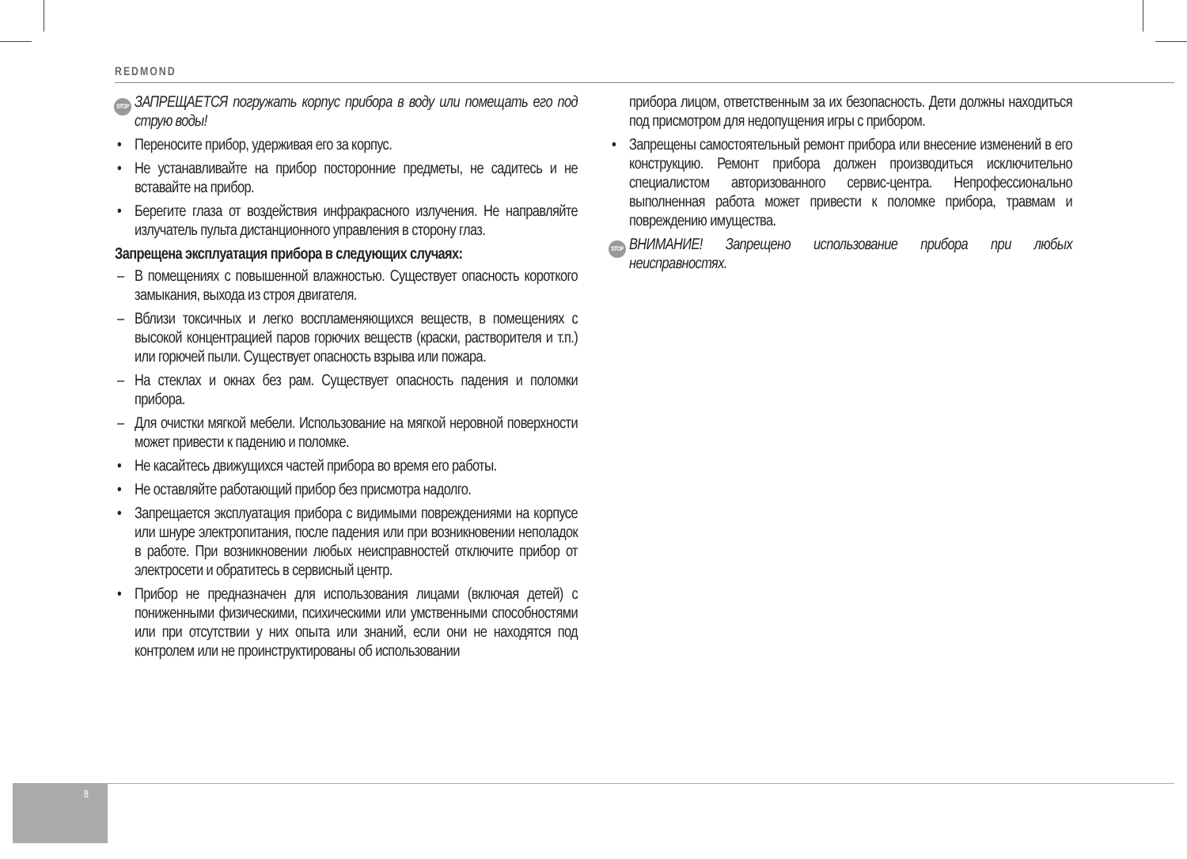REDMOND
STOP ЗАПРЕЩАЕТСЯ погружать корпус прибора в воду или помещать его под струю воды!
• Переносите прибор, удерживая его за корпус.
• Не устанавливайте на прибор посторонние предметы, не садитесь и не вставайте на прибор.
• Берегите глаза от воздействия инфракрасного излучения. Не направляйте излучатель пульта дистанционного управления в сторону глаз.
Запрещена эксплуатация прибора в следующих случаях:
– В помещениях с повышенной влажностью. Существует опасность короткого замыкания, выхода из строя двигателя.
– Вблизи токсичных и легко воспламеняющихся веществ, в помещениях с высокой концентрацией паров горючих веществ (краски, растворителя и т.п.) или горючей пыли. Существует опасность взрыва или пожара.
– На стеклах и окнах без рам. Существует опасность падения и поломки прибора.
– Для очистки мягкой мебели. Использование на мягкой неровной поверхности может привести к падению и поломке.
• Не касайтесь движущихся частей прибора во время его работы.
• Не оставляйте работающий прибор без присмотра надолго.
• Запрещается эксплуатация прибора с видимыми повреждениями на корпусе или шнуре электропитания, после падения или при возникновении неполадок в работе. При возникновении любых неисправностей отключите прибор от электросети и обратитесь в сервисный центр.
• Прибор не предназначен для использования лицами (включая детей) с пониженными физическими, психическими или умственными способностями или при отсутствии у них опыта или знаний, если они не находятся под контролем или не проинструктированы об использовании
прибора лицом, ответственным за их безопасность. Дети должны находиться под присмотром для недопущения игры с прибором.
• Запрещены самостоятельный ремонт прибора или внесение изменений в его конструкцию. Ремонт прибора должен производиться исключительно специалистом авторизованного сервис-центра. Непрофессионально выполненная работа может привести к поломке прибора, травмам и повреждению имущества.
STOP ВНИМАНИЕ! Запрещено использование прибора при любых неисправностях.
8